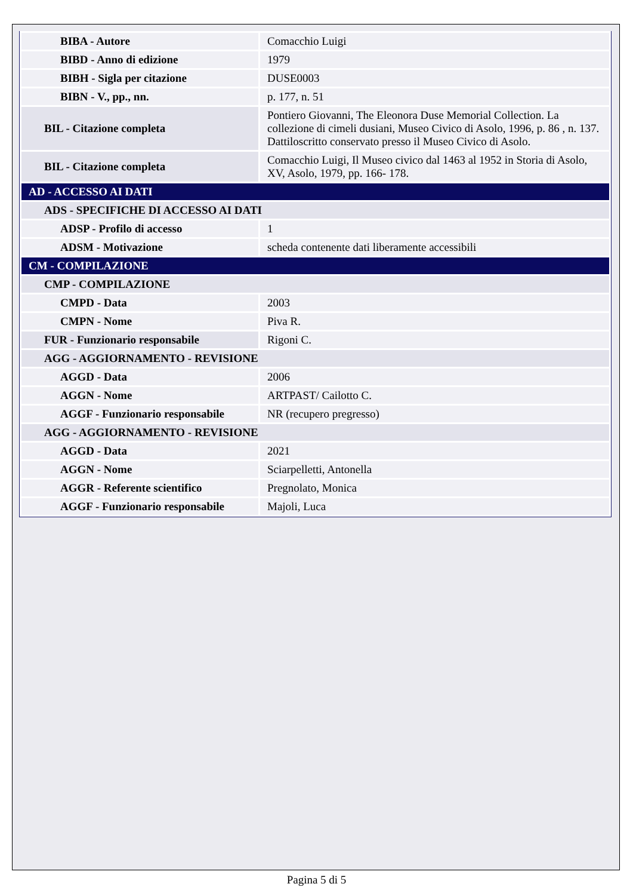| BIBA - Autore | Comacchio Luigi |
| BIBD - Anno di edizione | 1979 |
| BIBH - Sigla per citazione | DUSE0003 |
| BIBN - V., pp., nn. | p. 177, n. 51 |
| BIL - Citazione completa | Pontiero Giovanni, The Eleonora Duse Memorial Collection. La collezione di cimeli dusiani, Museo Civico di Asolo, 1996, p. 86 , n. 137. Dattiloscritto conservato presso il Museo Civico di Asolo. |
| BIL - Citazione completa | Comacchio Luigi, Il Museo civico dal 1463 al 1952 in Storia di Asolo, XV, Asolo, 1979, pp. 166- 178. |
| AD - ACCESSO AI DATI | |
| ADS - SPECIFICHE DI ACCESSO AI DATI | |
| ADSP - Profilo di accesso | 1 |
| ADSM - Motivazione | scheda contenente dati liberamente accessibili |
| CM - COMPILAZIONE | |
| CMP - COMPILAZIONE | |
| CMPD - Data | 2003 |
| CMPN - Nome | Piva R. |
| FUR - Funzionario responsabile | Rigoni C. |
| AGG - AGGIORNAMENTO - REVISIONE | |
| AGGD - Data | 2006 |
| AGGN - Nome | ARTPAST/ Cailotto C. |
| AGGF - Funzionario responsabile | NR (recupero pregresso) |
| AGG - AGGIORNAMENTO - REVISIONE | |
| AGGD - Data | 2021 |
| AGGN - Nome | Sciarpelletti, Antonella |
| AGGR - Referente scientifico | Pregnolato, Monica |
| AGGF - Funzionario responsabile | Majoli, Luca |
Pagina 5 di 5